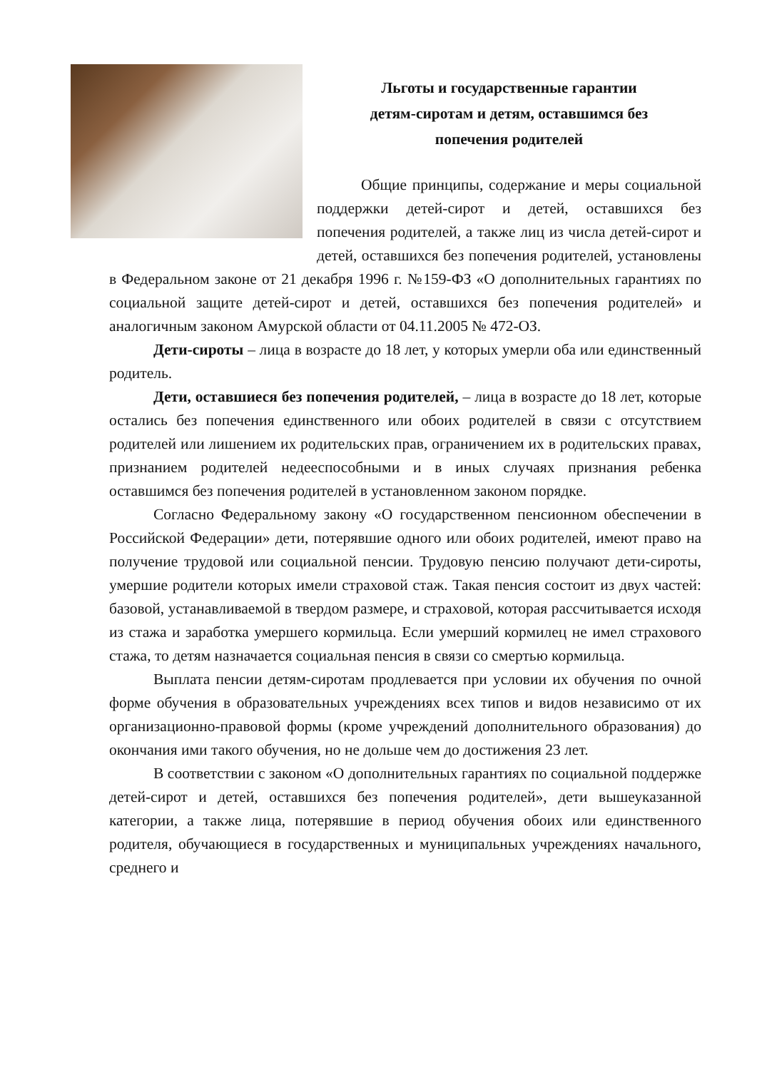Льготы и государственные гарантии
детям-сиротам и детям, оставшимся без
попечения родителей
Общие принципы, содержание и меры социальной поддержки детей-сирот и детей, оставшихся без попечения родителей, а также лиц из числа детей-сирот и детей, оставшихся без попечения родителей, установлены в Федеральном законе от 21 декабря 1996 г. №159-ФЗ «О дополнительных гарантиях по социальной защите детей‑сирот и детей, оставшихся без попечения родителей» и аналогичным законом Амурской области от 04.11.2005 № 472-ОЗ.
Дети-сироты – лица в возрасте до 18 лет, у которых умерли оба или единственный родитель.
Дети, оставшиеся без попечения родителей, – лица в возрасте до 18 лет, которые остались без попечения единственного или обоих родителей в связи с отсутствием родителей или лишением их родительских прав, ограничением их в родительских правах, признанием родителей недееспособными и в иных случаях признания ребенка оставшимся без попечения родителей в установленном законом порядке.
Согласно Федеральному закону «О государственном пенсионном обеспечении в Российской Федерации» дети, потерявшие одного или обоих родителей, имеют право на получение трудовой или социальной пенсии. Трудовую пенсию получают дети-сироты, умершие родители которых имели страховой стаж. Такая пенсия состоит из двух частей: базовой, устанавливаемой в твердом размере, и страховой, которая рассчитывается исходя из стажа и заработка умершего кормильца. Если умерший кормилец не имел страхового стажа, то детям назначается социальная пенсия в связи со смертью кормильца.
Выплата пенсии детям-сиротам продлевается при условии их обучения по очной форме обучения в образовательных учреждениях всех типов и видов независимо от их организационно-правовой формы (кроме учреждений дополнительного образования) до окончания ими такого обучения, но не дольше чем до достижения 23 лет.
В соответствии с законом «О дополнительных гарантиях по социальной поддержке детей-сирот и детей, оставшихся без попечения родителей», дети вышеуказанной категории, а также лица, потерявшие в период обучения обоих или единственного родителя, обучающиеся в государственных и муниципальных учреждениях начального, среднего и